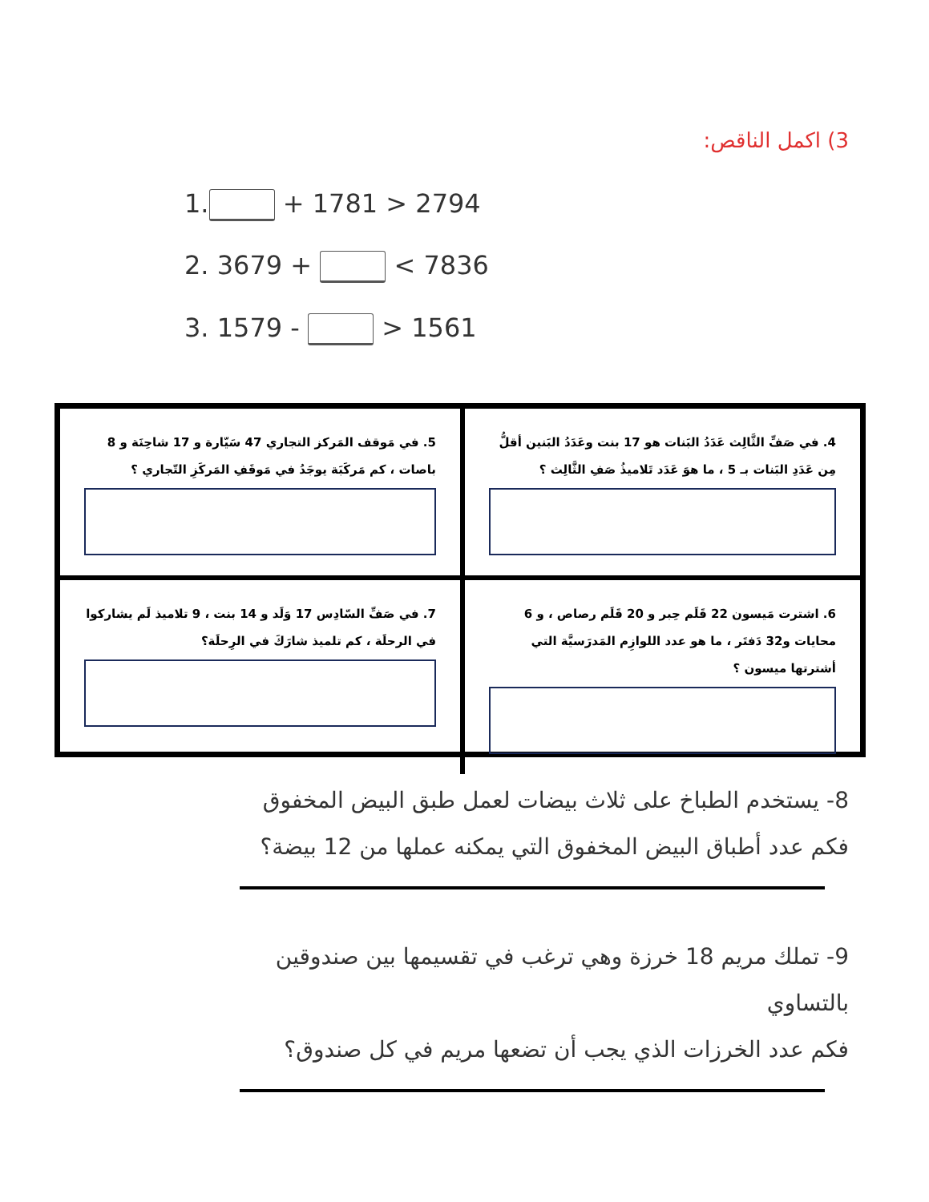3) اكمل الناقص:
1. + 1781 > 2794
2. 3679 + < 7836
3. 1579 - > 1561
4. في صَفِّ الثَّالِث عَدَدُ البَنات هو 17 بنت وعَدَدُ البَنين أقلُّ مِن عَدَدِ البَنات بـ 5 ، ما هوَ عَدَد تَلاميذُ صَفِ الثَّالِث ؟
5. في مَوقف المَركز التجاري 47 سَيّارة و 17 شاحِنَة و 8 باصات ، كم مَركَبَة يوجَدُ في مَوقَفِ المَركَزِ التّجاري ؟
6. اشترت مَيسون 22 قَلَم حِبر و 20 قَلَم رصاص ، و 6 محايات و32 دَفتَر ، ما هو عدد اللوازِم المَدرَسيَّة التي أشترتها ميسون ؟
7. في صَفِّ السّادِس 17 وَلَد و 14 بنت ، 9 تلاميذ لَم يشاركوا في الرحلَة ، كم تلميذ شارَكَ في الرِحلَة؟
8- يستخدم الطباخ على ثلاث بيضات لعمل طبق البيض المخفوق
فكم عدد أطباق البيض المخفوق التي يمكنه عملها من 12 بيضة؟
9- تملك مريم 18 خرزة وهي ترغب في تقسيمها بين صندوقين بالتساوي
فكم عدد الخرزات الذي يجب أن تضعها مريم في كل صندوق؟